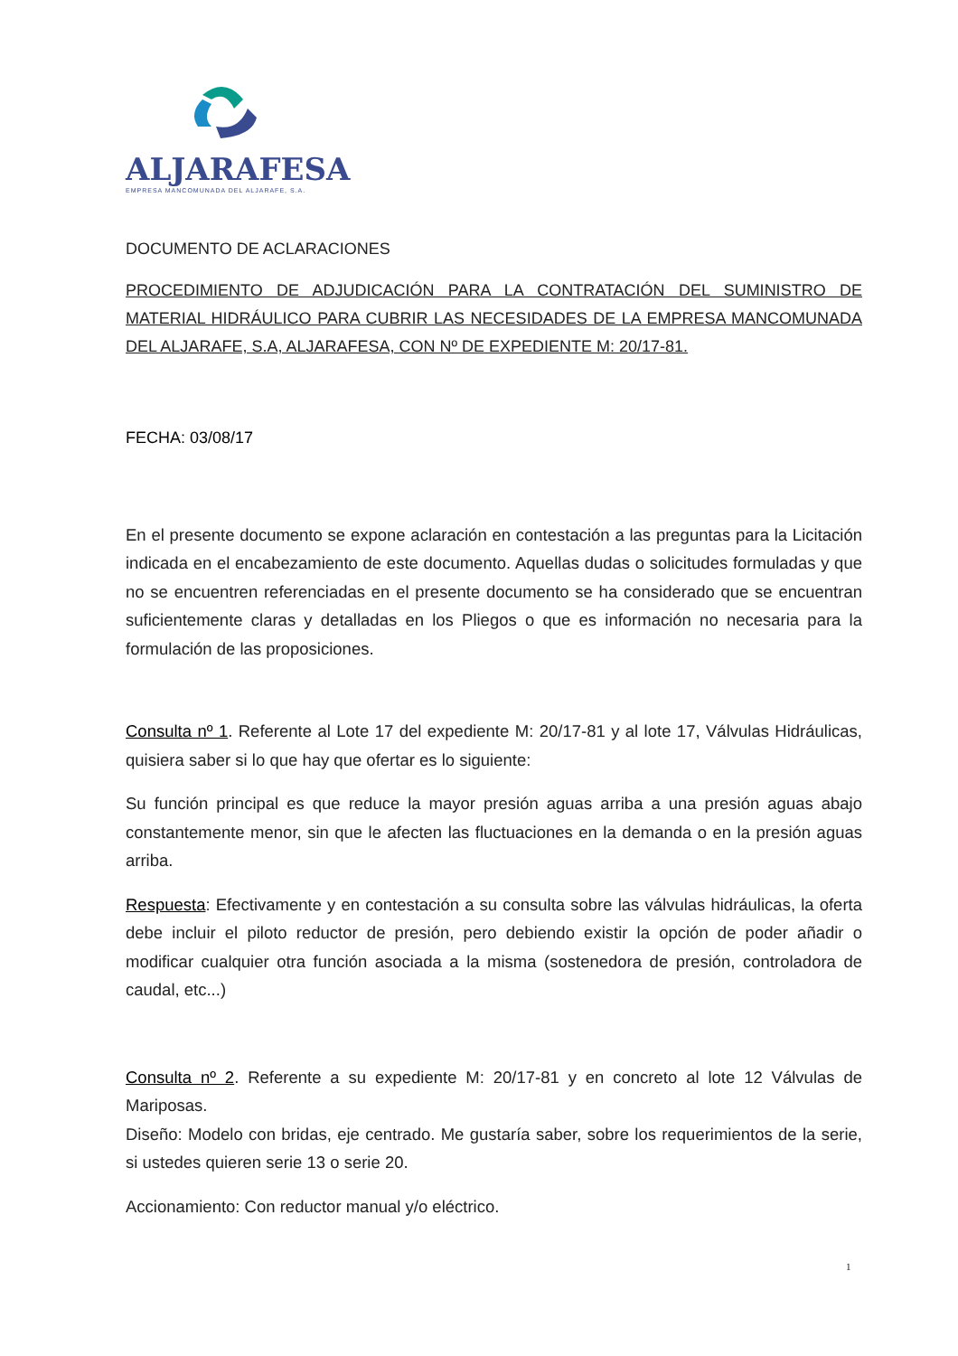ALJARAFESA
EMPRESA MANCOMUNADA DEL ALJARAFE, S.A.
DOCUMENTO DE ACLARACIONES
PROCEDIMIENTO DE ADJUDICACIÓN PARA LA CONTRATACIÓN DEL SUMINISTRO DE MATERIAL HIDRÁULICO PARA CUBRIR LAS NECESIDADES DE LA EMPRESA MANCOMUNADA DEL ALJARAFE, S.A, ALJARAFESA, CON Nº DE EXPEDIENTE M: 20/17-81.
FECHA: 03/08/17
En el presente documento se expone aclaración en contestación a las preguntas para la Licitación indicada en el encabezamiento de este documento. Aquellas dudas o solicitudes formuladas y que no se encuentren referenciadas en el presente documento se ha considerado que se encuentran suficientemente claras y detalladas en los Pliegos o que es información no necesaria para la formulación de las proposiciones.
Consulta nº 1. Referente al Lote 17 del expediente M: 20/17-81 y al lote 17, Válvulas Hidráulicas, quisiera saber si lo que hay que ofertar es lo siguiente:
Su función principal es que reduce la mayor presión aguas arriba a una presión aguas abajo constantemente menor, sin que le afecten las fluctuaciones en la demanda o en la presión aguas arriba.
Respuesta: Efectivamente y en contestación a su consulta sobre las válvulas hidráulicas, la oferta debe incluir el piloto reductor de presión, pero debiendo existir la opción de poder añadir o modificar cualquier otra función asociada a la misma (sostenedora de presión, controladora de caudal, etc...)
Consulta nº 2. Referente a su expediente M: 20/17-81 y en concreto al lote 12 Válvulas de Mariposas.
Diseño: Modelo con bridas, eje centrado. Me gustaría saber, sobre los requerimientos de la serie, si ustedes quieren serie 13 o serie 20.
Accionamiento: Con reductor manual y/o eléctrico.
1